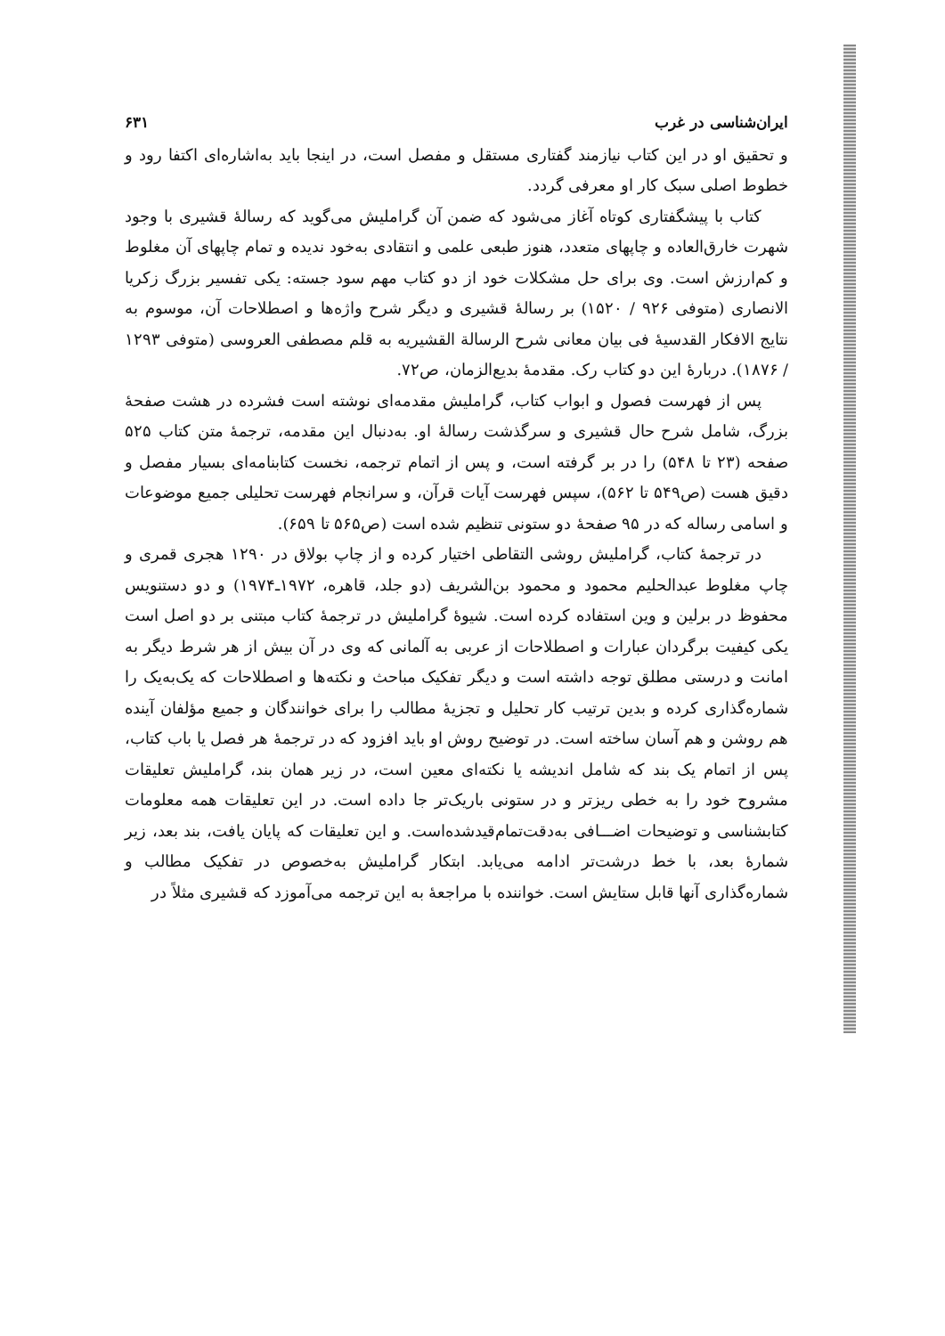ایران‌شناسی در غرب ۶۳۱
و تحقیق او در این کتاب نیازمند گفتاری مستقل و مفصل است، در اینجا باید به‌اشاره‌ای اکتفا رود و خطوط اصلی سبک کار او معرفی گردد.
کتاب با پیشگفتاری کوتاه آغاز می‌شود که ضمن آن گراملیش می‌گوید که رسالهٔ قشیری با وجود شهرت خارق‌العاده و چاپهای متعدد، هنوز طبعی علمی و انتقادی به‌خود ندیده و تمام چاپهای آن مغلوط و کم‌ارزش است. وی برای حل مشکلات خود از دو کتاب مهم سود جسته: یکی تفسیر بزرگ زکریا الانصاری (متوفی ۹۲۶ / ۱۵۲۰) بر رسالهٔ قشیری و دیگر شرح واژه‌ها و اصطلاحات آن، موسوم به نتایج الافکار القدسیهٔ فی بیان معانی شرح الرسالة القشیریه به قلم مصطفی العروسی (متوفی ۱۲۹۳ / ۱۸۷۶). دربارهٔ این دو کتاب رک. مقدمهٔ بدیع‌الزمان، ص۷۲.
پس از فهرست فصول و ابواب کتاب، گراملیش مقدمه‌ای نوشته است فشرده در هشت صفحهٔ بزرگ، شامل شرح حال قشیری و سرگذشت رسالهٔ او. به‌دنبال این مقدمه، ترجمهٔ متن کتاب ۵۲۵ صفحه (۲۳ تا ۵۴۸) را در بر گرفته است، و پس از اتمام ترجمه، نخست کتابنامه‌ای بسیار مفصل و دقیق هست (ص۵۴۹ تا ۵۶۲)، سپس فهرست آیات قرآن، و سرانجام فهرست تحلیلی جمیع موضوعات و اسامی رساله که در ۹۵ صفحهٔ دو ستونی تنظیم شده است (ص۵۶۵ تا ۶۵۹).
در ترجمهٔ کتاب، گراملیش روشی التقاطی اختیار کرده و از چاپ بولاق در ۱۲۹۰ هجری قمری و چاپ مغلوط عبدالحلیم محمود و محمود بن‌الشریف (دو جلد، قاهره، ۱۹۷۲ـ۱۹۷۴) و دو دستنویس محفوظ در برلین و وین استفاده کرده است. شیوهٔ گراملیش در ترجمهٔ کتاب مبتنی بر دو اصل است یکی کیفیت برگردان عبارات و اصطلاحات از عربی به آلمانی که وی در آن بیش از هر شرط دیگر به امانت و درستی مطلق توجه داشته است و دیگر تفکیک مباحث و نکته‌ها و اصطلاحات که یک‌به‌یک را شماره‌گذاری کرده و بدین ترتیب کار تحلیل و تجزیهٔ مطالب را برای خوانندگان و جمیع مؤلفان آینده هم روشن و هم آسان ساخته است. در توضیح روش او باید افزود که در ترجمهٔ هر فصل یا باب کتاب، پس از اتمام یک بند که شامل اندیشه یا نکته‌ای معین است، در زیر همان بند، گراملیش تعلیقات مشروح خود را به خطی ریزتر و در ستونی باریک‌تر جا داده است. در این تعلیقات همه معلومات کتابشناسی و توضیحات اضـــافی به‌دقت‌تمام‌قید‌شده‌است. و این تعلیقات که پایان یافت، بند بعد، زیر شمارهٔ بعد، با خط درشت‌تر ادامه می‌یابد. ابتکار گراملیش به‌خصوص در تفکیک مطالب و شماره‌گذاری آنها قابل ستایش است. خواننده با مراجعهٔ به این ترجمه می‌آموزد که قشیری مثلاً در